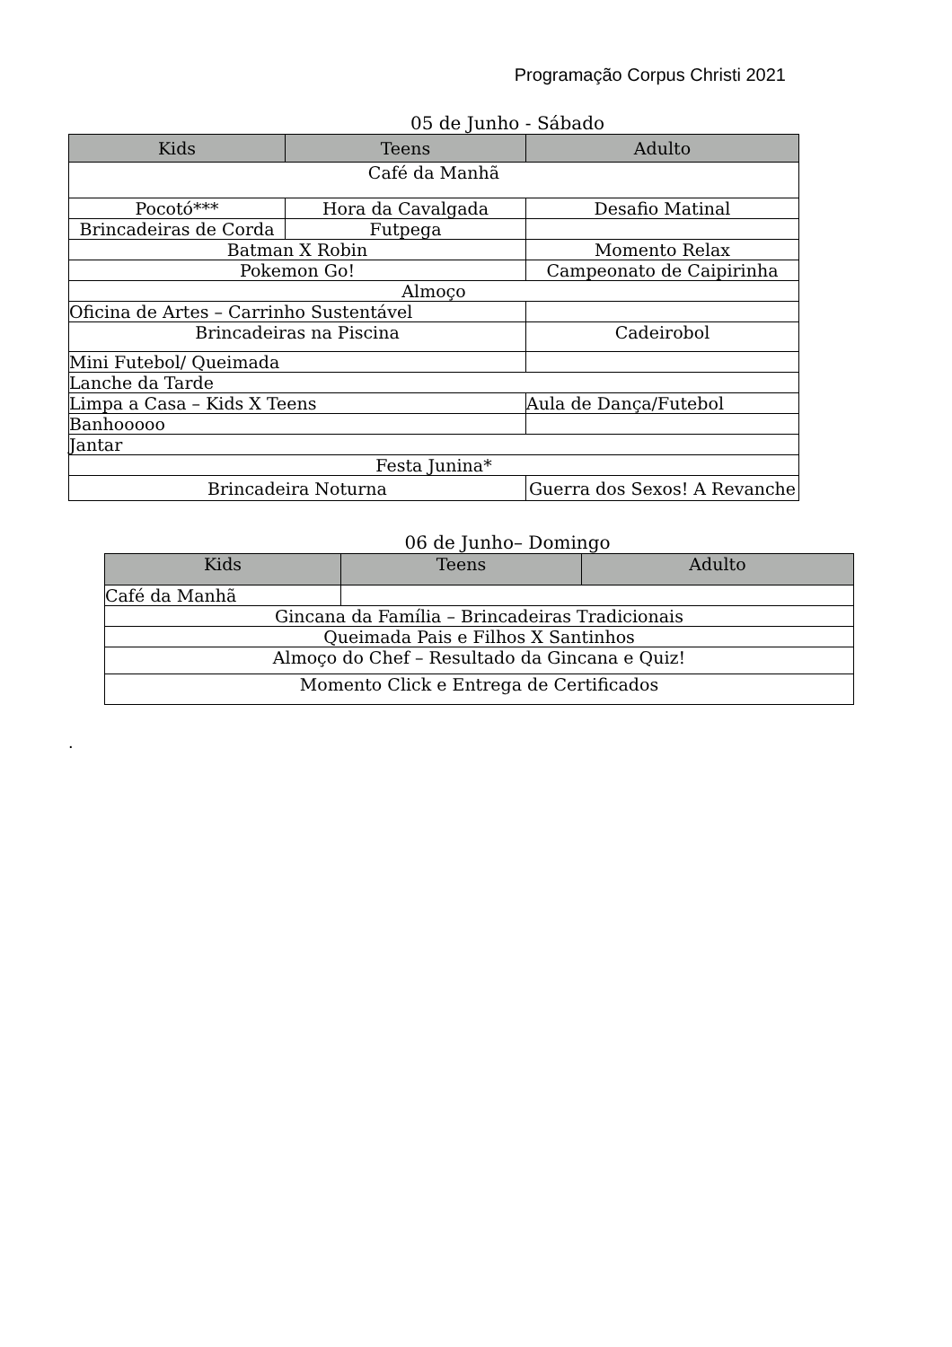Programação Corpus Christi 2021
05 de Junho - Sábado
| Kids | Teens | Adulto |
| --- | --- | --- |
| Café da Manhã | | |
| Pocotó*** | Hora da Cavalgada | Desafio Matinal |
| Brincadeiras de Corda | Futpega | |
| Batman X Robin | | Momento Relax |
| Pokemon Go! | | Campeonato de Caipirinha |
| Almoço | | |
| Oficina de Artes – Carrinho Sustentável | | |
| Brincadeiras na Piscina | | Cadeirobol |
| Mini Futebol/ Queimada | | |
| Lanche da Tarde | | |
| Limpa a Casa – Kids X Teens | | Aula de Dança/Futebol |
| Banhooooo | | |
| Jantar | | |
| Festa Junina* | | |
| Brincadeira Noturna | | Guerra dos Sexos! A Revanche |
06 de Junho– Domingo
| Kids | Teens | Adulto |
| --- | --- | --- |
| Café da Manhã | | |
| Gincana da Família – Brincadeiras Tradicionais | | |
| Queimada Pais e Filhos X Santinhos | | |
| Almoço do Chef – Resultado da Gincana e Quiz! | | |
| Momento Click e Entrega de Certificados | | |
.